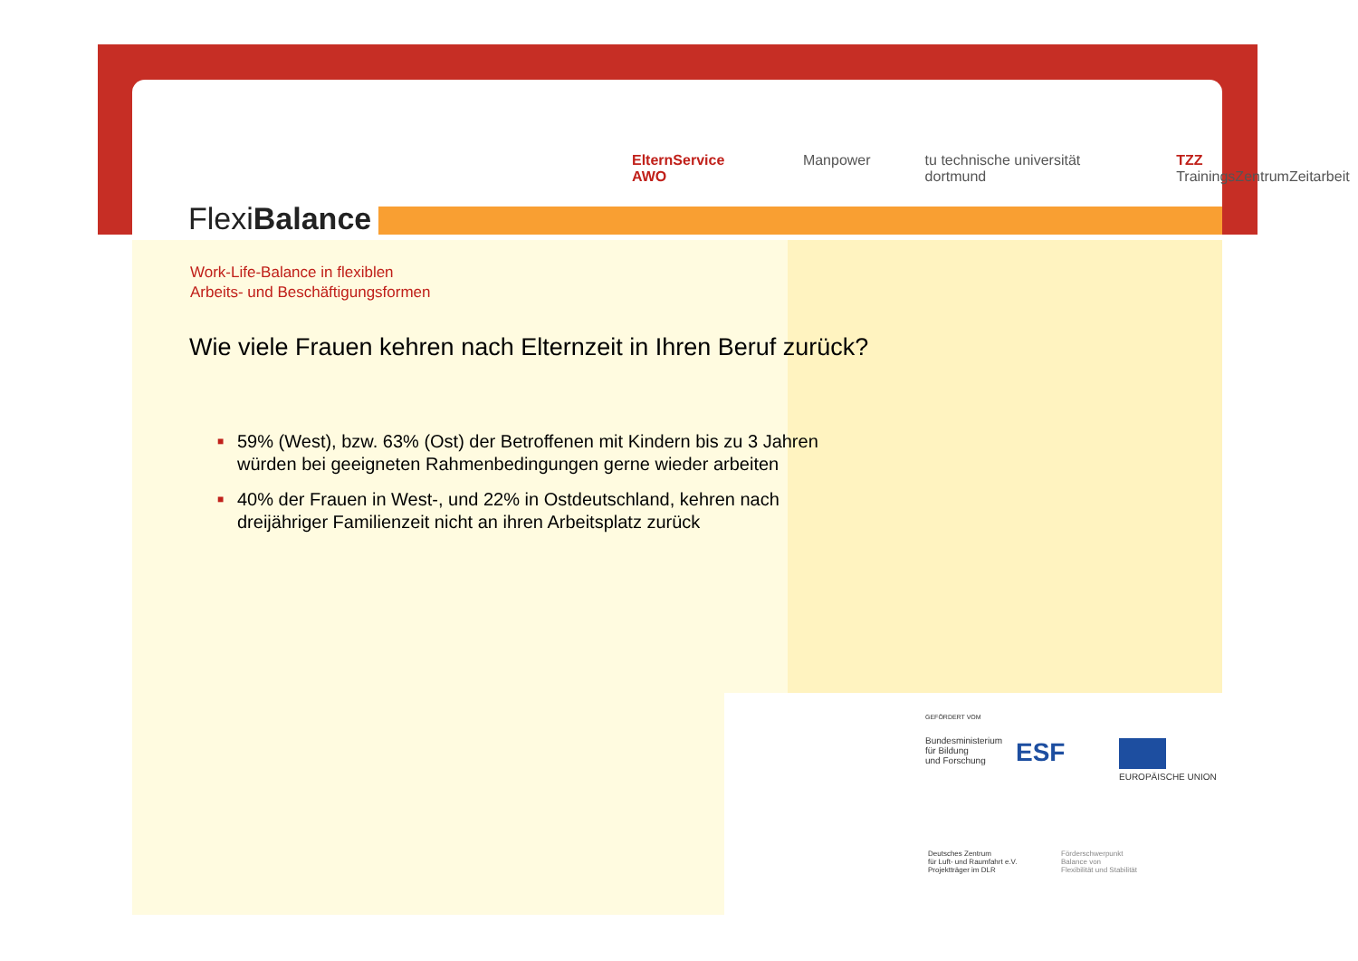FlexiBalance
ElternService AWO Manpower tu technische universität dortmund TZZ TrainingsZentrumZeitarbeit
Work-Life-Balance in flexiblen
Arbeits- und Beschäftigungsformen
Wie viele Frauen kehren nach Elternzeit in Ihren Beruf zurück?
■ 59% (West), bzw. 63% (Ost) der Betroffenen mit Kindern bis zu 3 Jahren würden bei geeigneten Rahmenbedingungen gerne wieder arbeiten
■ 40% der Frauen in West-, und 22% in Ostdeutschland, kehren nach dreijähriger Familienzeit nicht an ihren Arbeitsplatz zurück
GEFÖRDERT VOM
Bundesministerium
für Bildung
und Forschung
ESF
EUROPÄISCHE UNION
Deutsches Zentrum
für Luft- und Raumfahrt e.V.
Projektträger im DLR
Förderschwerpunkt
Balance von
Flexibilität und Stabilität